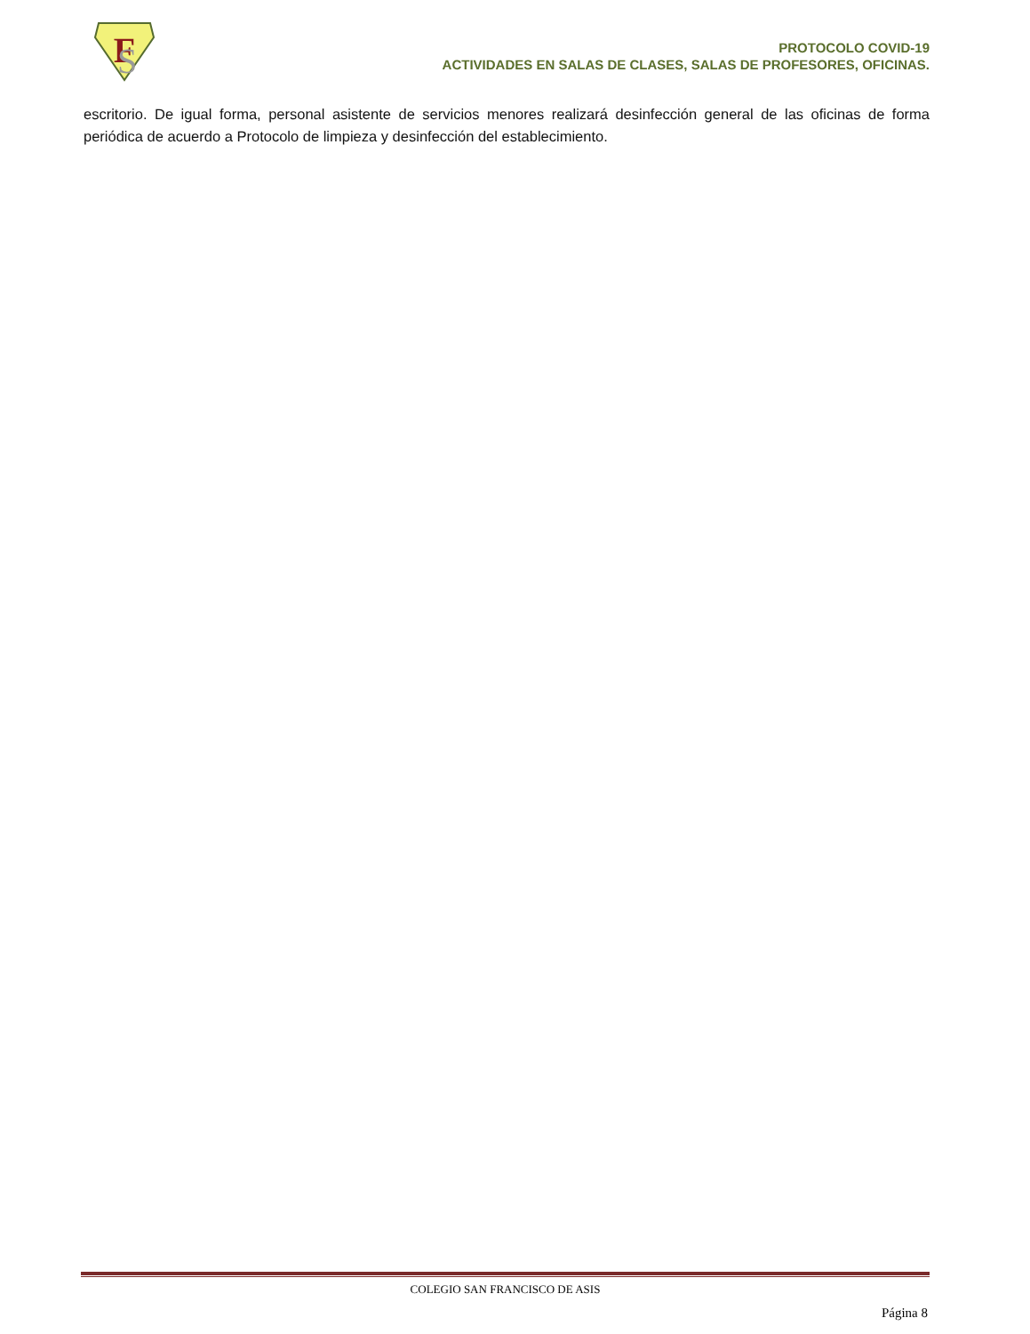F
S
PROTOCOLO COVID-19
ACTIVIDADES EN SALAS DE CLASES, SALAS DE PROFESORES, OFICINAS.
escritorio. De igual forma, personal asistente de servicios menores realizará desinfección general de las oficinas de forma periódica de acuerdo a Protocolo de limpieza y desinfección del establecimiento.
COLEGIO SAN FRANCISCO DE ASIS
Página 8